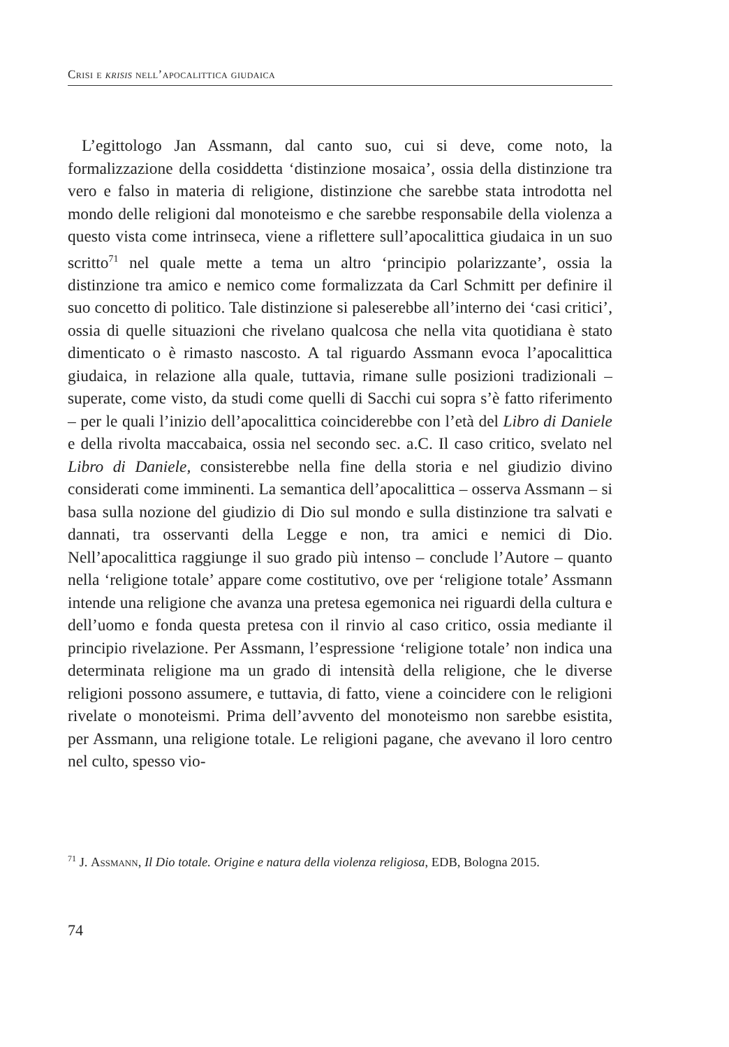Crisi e krisis nell’apocalittica giudaica
L’egittologo Jan Assmann, dal canto suo, cui si deve, come noto, la formalizzazione della cosiddetta ‘distinzione mosaica’, ossia della distinzione tra vero e falso in materia di religione, distinzione che sarebbe stata introdotta nel mondo delle religioni dal monoteismo e che sarebbe responsabile della violenza a questo vista come intrinseca, viene a riflettere sull’apocalittica giudaica in un suo scritto<sup>71</sup> nel quale mette a tema un altro ‘principio polarizzante’, ossia la distinzione tra amico e nemico come formalizzata da Carl Schmitt per definire il suo concetto di politico. Tale distinzione si paleserebbe all’interno dei ‘casi critici’, ossia di quelle situazioni che rivelano qualcosa che nella vita quotidiana è stato dimenticato o è rimasto nascosto. A tal riguardo Assmann evoca l’apocalittica giudaica, in relazione alla quale, tuttavia, rimane sulle posizioni tradizionali – superate, come visto, da studi come quelli di Sacchi cui sopra s’è fatto riferimento – per le quali l’inizio dell’apocalittica coinciderebbe con l’età del Libro di Daniele e della rivolta maccabaica, ossia nel secondo sec. a.C. Il caso critico, svelato nel Libro di Daniele, consisterebbe nella fine della storia e nel giudizio divino considerati come imminenti. La semantica dell’apocalittica – osserva Assmann – si basa sulla nozione del giudizio di Dio sul mondo e sulla distinzione tra salvati e dannati, tra osservanti della Legge e non, tra amici e nemici di Dio. Nell’apocalittica raggiunge il suo grado più intenso – conclude l’Autore – quanto nella ‘religione totale’ appare come costitutivo, ove per ‘religione totale’ Assmann intende una religione che avanza una pretesa egemonica nei riguardi della cultura e dell’uomo e fonda questa pretesa con il rinvio al caso critico, ossia mediante il principio rivelazione. Per Assmann, l’espressione ‘religione totale’ non indica una determinata religione ma un grado di intensità della religione, che le diverse religioni possono assumere, e tuttavia, di fatto, viene a coincidere con le religioni rivelate o monoteismi. Prima dell’avvento del monoteismo non sarebbe esistita, per Assmann, una religione totale. Le religioni pagane, che avevano il loro centro nel culto, spesso vio-
<sup>71</sup> J. Assmann, Il Dio totale. Origine e natura della violenza religiosa, EDB, Bologna 2015.
74